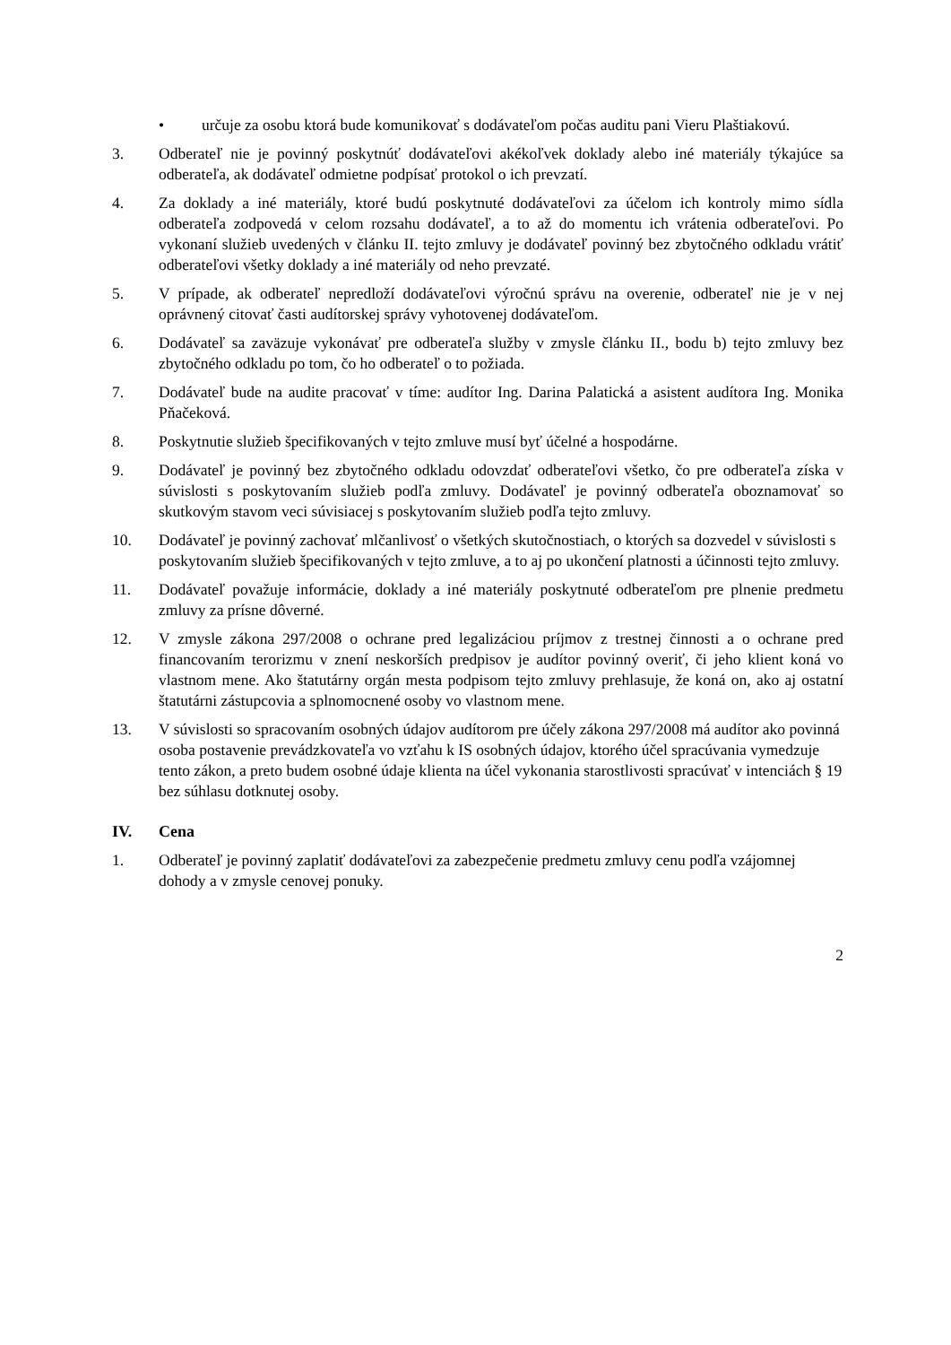• určuje za osobu ktorá bude komunikovať s dodávateľom počas auditu pani Vieru Plaštiakovú.
3. Odberateľ nie je povinný poskytnúť dodávateľovi akékoľvek doklady alebo iné materiály týkajúce sa odberateľa, ak dodávateľ odmietne podpísať protokol o ich prevzatí.
4. Za doklady a iné materiály, ktoré budú poskytnuté dodávateľovi za účelom ich kontroly mimo sídla odberateľa zodpovedá v celom rozsahu dodávateľ, a to až do momentu ich vrátenia odberateľovi. Po vykonaní služieb uvedených v článku II. tejto zmluvy je dodávateľ povinný bez zbytočného odkladu vrátiť odberateľovi všetky doklady a iné materiály od neho prevzaté.
5. V prípade, ak odberateľ nepredloží dodávateľovi výročnú správu na overenie, odberateľ nie je v nej oprávnený citovať časti audítorskej správy vyhotovenej dodávateľom.
6. Dodávateľ sa zaväzuje vykonávať pre odberateľa služby v zmysle článku II., bodu b) tejto zmluvy bez zbytočného odkladu po tom, čo ho odberateľ o to požiada.
7. Dodávateľ bude na audite pracovať v tíme: audítor Ing. Darina Palatická a asistent audítora Ing. Monika Pňačeková.
8. Poskytnutie služieb špecifikovaných v tejto zmluve musí byť účelné a hospodárne.
9. Dodávateľ je povinný bez zbytočného odkladu odovzdať odberateľovi všetko, čo pre odberateľa získa v súvislosti s poskytovaním služieb podľa zmluvy. Dodávateľ je povinný odberateľa oboznamovať so skutkovým stavom veci súvisiacej s poskytovaním služieb podľa tejto zmluvy.
10. Dodávateľ je povinný zachovať mlčanlivosť o všetkých skutočnostiach, o ktorých sa dozvedel v súvislosti s poskytovaním služieb špecifikovaných v tejto zmluve, a to aj po ukončení platnosti a účinnosti tejto zmluvy.
11. Dodávateľ považuje informácie, doklady a iné materiály poskytnuté odberateľom pre plnenie predmetu zmluvy za prísne dôverné.
12. V zmysle zákona 297/2008 o ochrane pred legalizáciou príjmov z trestnej činnosti a o ochrane pred financovaním terorizmu v znení neskorších predpisov je audítor povinný overiť, či jeho klient koná vo vlastnom mene. Ako štatutárny orgán mesta podpisom tejto zmluvy prehlasuje, že koná on, ako aj ostatní štatutárni zástupcovia a splnomocnené osoby vo vlastnom mene.
13. V súvislosti so spracovaním osobných údajov audítorom pre účely zákona 297/2008 má audítor ako povinná osoba postavenie prevádzkovateľa vo vzťahu k IS osobných údajov, ktorého účel spracúvania vymedzuje tento zákon, a preto budem osobné údaje klienta na účel vykonania starostlivosti spracúvať v intenciách § 19 bez súhlasu dotknutej osoby.
IV. Cena
1. Odberateľ je povinný zaplatiť dodávateľovi za zabezpečenie predmetu zmluvy cenu podľa vzájomnej dohody a v zmysle cenovej ponuky.
2